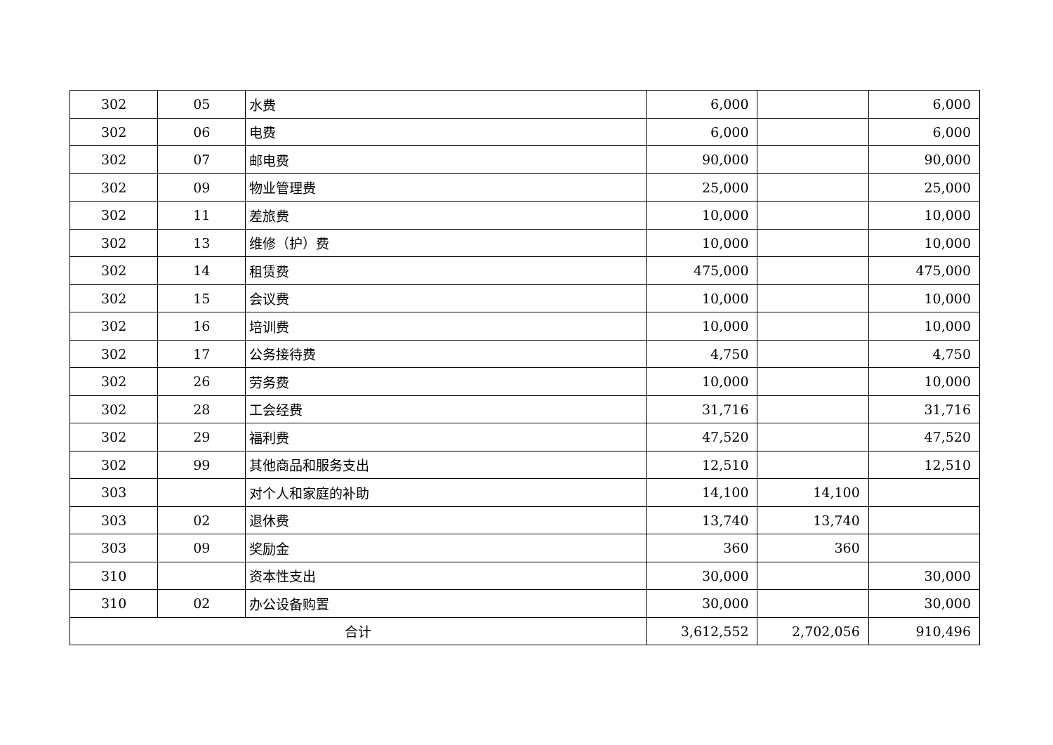| 302 | 05 | 水费 | 6,000 | | 6,000 |
| 302 | 06 | 电费 | 6,000 | | 6,000 |
| 302 | 07 | 邮电费 | 90,000 | | 90,000 |
| 302 | 09 | 物业管理费 | 25,000 | | 25,000 |
| 302 | 11 | 差旅费 | 10,000 | | 10,000 |
| 302 | 13 | 维修（护）费 | 10,000 | | 10,000 |
| 302 | 14 | 租赁费 | 475,000 | | 475,000 |
| 302 | 15 | 会议费 | 10,000 | | 10,000 |
| 302 | 16 | 培训费 | 10,000 | | 10,000 |
| 302 | 17 | 公务接待费 | 4,750 | | 4,750 |
| 302 | 26 | 劳务费 | 10,000 | | 10,000 |
| 302 | 28 | 工会经费 | 31,716 | | 31,716 |
| 302 | 29 | 福利费 | 47,520 | | 47,520 |
| 302 | 99 | 其他商品和服务支出 | 12,510 | | 12,510 |
| 303 | | 对个人和家庭的补助 | 14,100 | 14,100 | |
| 303 | 02 | 退休费 | 13,740 | 13,740 | |
| 303 | 09 | 奖励金 | 360 | 360 | |
| 310 | | 资本性支出 | 30,000 | | 30,000 |
| 310 | 02 | 办公设备购置 | 30,000 | | 30,000 |
| 合计 | | | 3,612,552 | 2,702,056 | 910,496 |